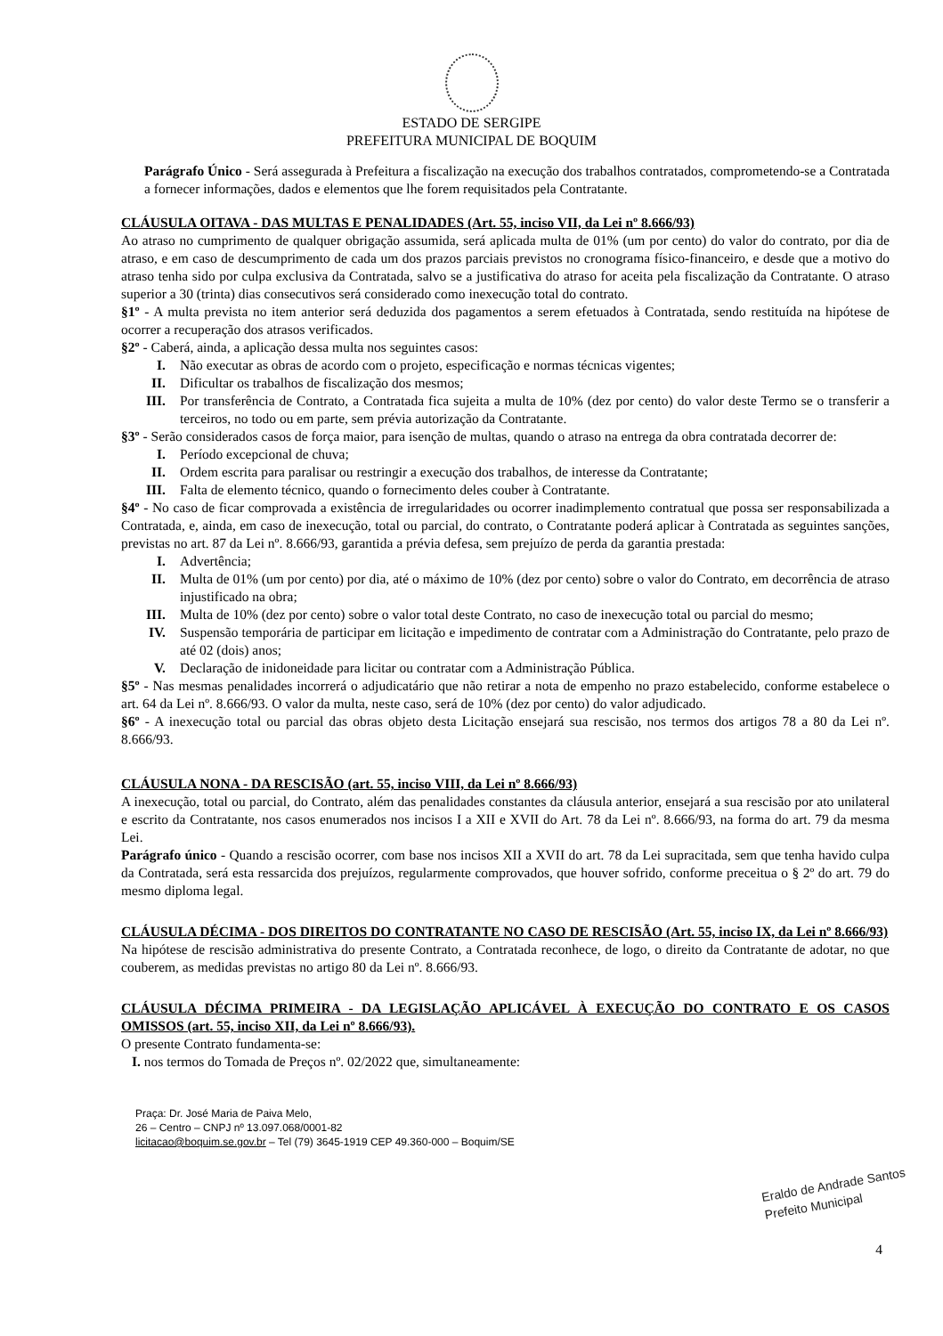ESTADO DE SERGIPE
PREFEITURA MUNICIPAL DE BOQUIM
Parágrafo Único - Será assegurada à Prefeitura a fiscalização na execução dos trabalhos contratados, comprometendo-se a Contratada a fornecer informações, dados e elementos que lhe forem requisitados pela Contratante.
CLÁUSULA OITAVA - DAS MULTAS E PENALIDADES (Art. 55, inciso VII, da Lei nº 8.666/93)
Ao atraso no cumprimento de qualquer obrigação assumida, será aplicada multa de 01% (um por cento) do valor do contrato, por dia de atraso, e em caso de descumprimento de cada um dos prazos parciais previstos no cronograma físico-financeiro, e desde que a motivo do atraso tenha sido por culpa exclusiva da Contratada, salvo se a justificativa do atraso for aceita pela fiscalização da Contratante. O atraso superior a 30 (trinta) dias consecutivos será considerado como inexecução total do contrato.
§1º - A multa prevista no item anterior será deduzida dos pagamentos a serem efetuados à Contratada, sendo restituída na hipótese de ocorrer a recuperação dos atrasos verificados.
§2º - Caberá, ainda, a aplicação dessa multa nos seguintes casos:
I. Não executar as obras de acordo com o projeto, especificação e normas técnicas vigentes;
II. Dificultar os trabalhos de fiscalização dos mesmos;
III. Por transferência de Contrato, a Contratada fica sujeita a multa de 10% (dez por cento) do valor deste Termo se o transferir a terceiros, no todo ou em parte, sem prévia autorização da Contratante.
§3º - Serão considerados casos de força maior, para isenção de multas, quando o atraso na entrega da obra contratada decorrer de:
I. Período excepcional de chuva;
II. Ordem escrita para paralisar ou restringir a execução dos trabalhos, de interesse da Contratante;
III. Falta de elemento técnico, quando o fornecimento deles couber à Contratante.
§4º - No caso de ficar comprovada a existência de irregularidades ou ocorrer inadimplemento contratual que possa ser responsabilizada a Contratada, e, ainda, em caso de inexecução, total ou parcial, do contrato, o Contratante poderá aplicar à Contratada as seguintes sanções, previstas no art. 87 da Lei nº. 8.666/93, garantida a prévia defesa, sem prejuízo de perda da garantia prestada:
I. Advertência;
II. Multa de 01% (um por cento) por dia, até o máximo de 10% (dez por cento) sobre o valor do Contrato, em decorrência de atraso injustificado na obra;
III. Multa de 10% (dez por cento) sobre o valor total deste Contrato, no caso de inexecução total ou parcial do mesmo;
IV. Suspensão temporária de participar em licitação e impedimento de contratar com a Administração do Contratante, pelo prazo de até 02 (dois) anos;
V. Declaração de inidoneidade para licitar ou contratar com a Administração Pública.
§5º - Nas mesmas penalidades incorrerá o adjudicatário que não retirar a nota de empenho no prazo estabelecido, conforme estabelece o art. 64 da Lei nº. 8.666/93. O valor da multa, neste caso, será de 10% (dez por cento) do valor adjudicado.
§6º - A inexecução total ou parcial das obras objeto desta Licitação ensejará sua rescisão, nos termos dos artigos 78 a 80 da Lei nº. 8.666/93.
CLÁUSULA NONA - DA RESCISÃO (art. 55, inciso VIII, da Lei nº 8.666/93)
A inexecução, total ou parcial, do Contrato, além das penalidades constantes da cláusula anterior, ensejará a sua rescisão por ato unilateral e escrito da Contratante, nos casos enumerados nos incisos I a XII e XVII do Art. 78 da Lei nº. 8.666/93, na forma do art. 79 da mesma Lei.
Parágrafo único - Quando a rescisão ocorrer, com base nos incisos XII a XVII do art. 78 da Lei supracitada, sem que tenha havido culpa da Contratada, será esta ressarcida dos prejuízos, regularmente comprovados, que houver sofrido, conforme preceitua o § 2º do art. 79 do mesmo diploma legal.
CLÁUSULA DÉCIMA - DOS DIREITOS DO CONTRATANTE NO CASO DE RESCISÃO (Art. 55, inciso IX, da Lei nº 8.666/93)
Na hipótese de rescisão administrativa do presente Contrato, a Contratada reconhece, de logo, o direito da Contratante de adotar, no que couberem, as medidas previstas no artigo 80 da Lei nº. 8.666/93.
CLÁUSULA DÉCIMA PRIMEIRA - DA LEGISLAÇÃO APLICÁVEL À EXECUÇÃO DO CONTRATO E OS CASOS OMISSOS (art. 55, inciso XII, da Lei nº 8.666/93).
O presente Contrato fundamenta-se:
I. nos termos do Tomada de Preços nº. 02/2022 que, simultaneamente:
Praça: Dr. José Maria de Paiva Melo,
26 – Centro – CNPJ nº 13.097.068/0001-82
licitacao@boquim.se.gov.br – Tel (79) 3645-1919 CEP 49.360-000 – Boquim/SE
Eraldo de Andrade Santos
Prefeito Municipal
4